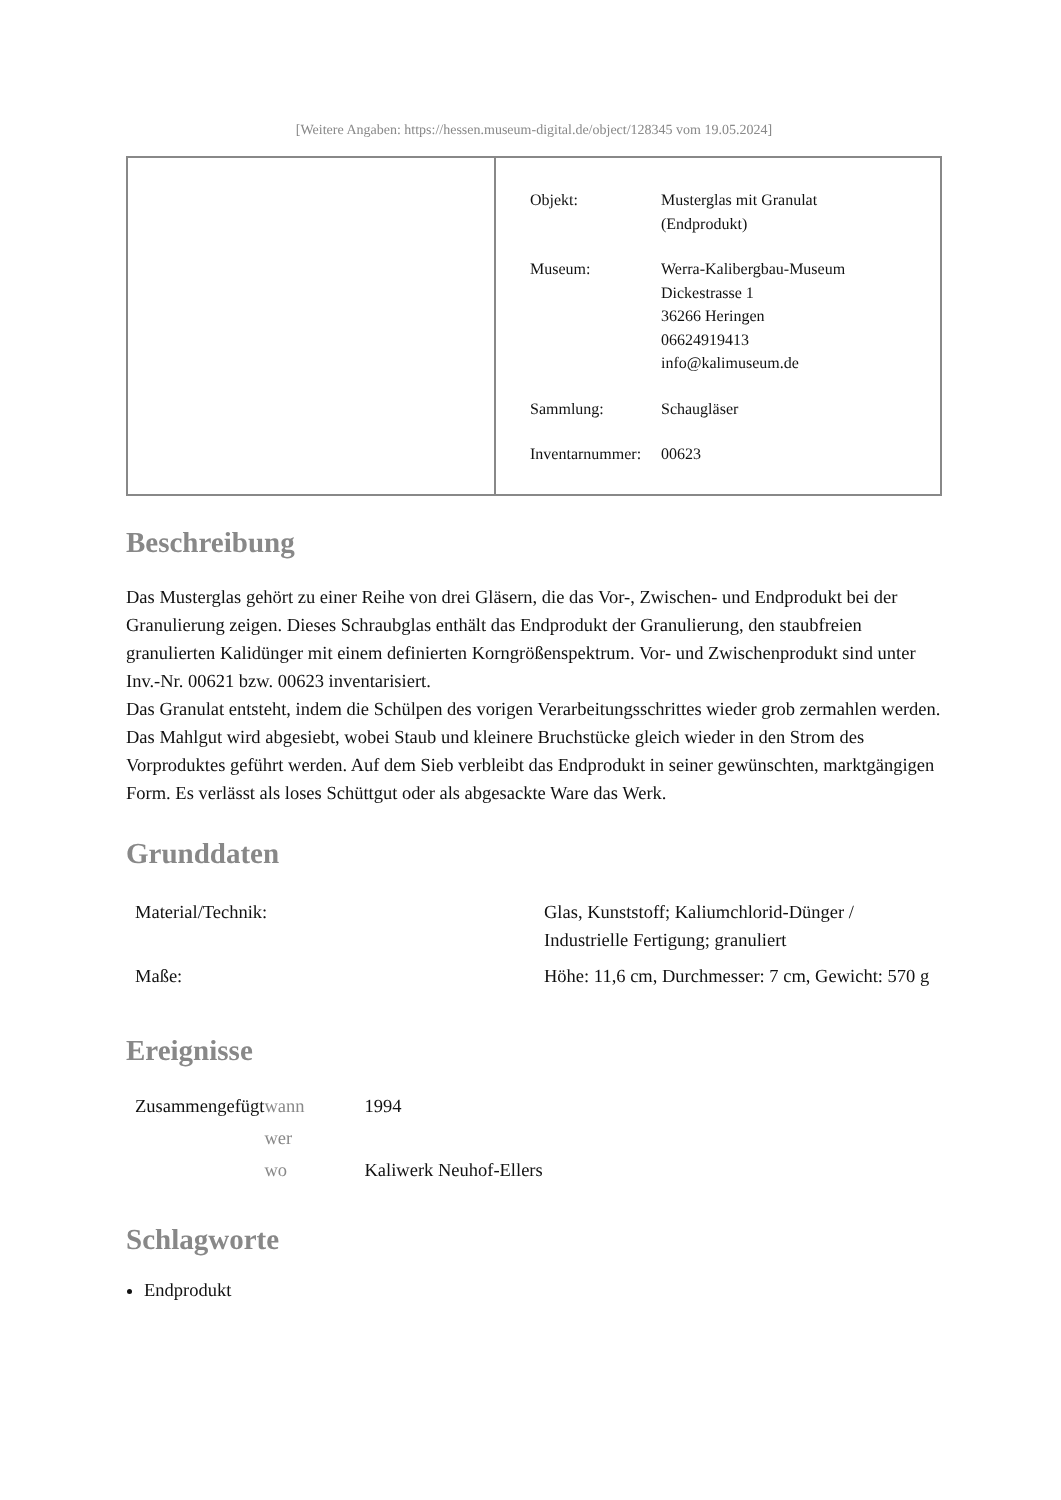[Weitere Angaben: https://hessen.museum-digital.de/object/128345 vom 19.05.2024]
| Objekt: | Musterglas mit Granulat (Endprodukt) |
| Museum: | Werra-Kalibergbau-Museum Dickestrasse 1 36266 Heringen 06624919413 info@kalimuseum.de |
| Sammlung: | Schaugläser |
| Inventarnummer: | 00623 |
Beschreibung
Das Musterglas gehört zu einer Reihe von drei Gläsern, die das Vor-, Zwischen- und Endprodukt bei der Granulierung zeigen. Dieses Schraubglas enthält das Endprodukt der Granulierung, den staubfreien granulierten Kalidünger mit einem definierten Korngrößenspektrum. Vor- und Zwischenprodukt sind unter Inv.-Nr. 00621 bzw. 00623 inventarisiert.
Das Granulat entsteht, indem die Schülpen des vorigen Verarbeitungsschrittes wieder grob zermahlen werden. Das Mahlgut wird abgesiebt, wobei Staub und kleinere Bruchstücke gleich wieder in den Strom des Vorproduktes geführt werden. Auf dem Sieb verbleibt das Endprodukt in seiner gewünschten, marktgängigen Form. Es verlässt als loses Schüttgut oder als abgesackte Ware das Werk.
Grunddaten
| Material/Technik: | Glas, Kunststoff; Kaliumchlorid-Dünger / Industrielle Fertigung; granuliert |
| Maße: | Höhe: 11,6 cm, Durchmesser: 7 cm, Gewicht: 570 g |
Ereignisse
| Zusammengefügt | wann | 1994 |
| | wer | |
| | wo | Kaliwerk Neuhof-Ellers |
Schlagworte
Endprodukt